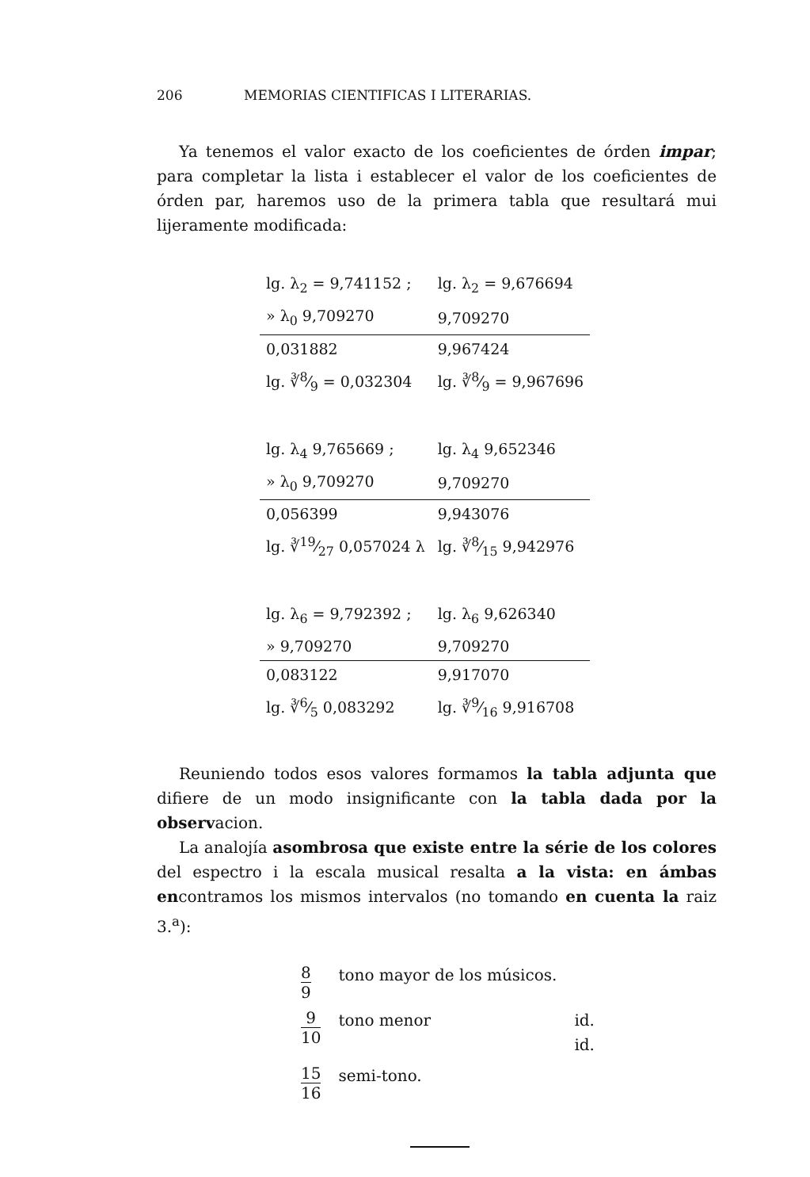206 MEMORIAS CIENTIFICAS I LITERARIAS.
Ya tenemos el valor exacto de los coeficientes de órden impar; para completar la lista i establecer el valor de los coeficientes de órden par, haremos uso de la primera tabla que resultará mui lijeramente modificada:
| lg. λ<sub>2</sub> = 9,741152 ; | lg. λ<sub>2</sub> = 9,676694 |
| » λ<sub>0</sub> 9,709270 | 9,709270 |
| 0,031882 | 9,967424 |
| lg. ∛8⁄9 = 0,032304 | lg. ∛8⁄9 = 9,967696 |
| lg. λ<sub>4</sub> 9,765669 ; | lg. λ<sub>4</sub> 9,652346 |
| » λ<sub>0</sub> 9,709270 | 9,709270 |
| 0,056399 | 9,943076 |
| lg. ∛19⁄27 0,057024 λ | lg. ∛8⁄15 9,942976 |
| lg. λ<sub>6</sub> = 9,792392 ; | lg. λ<sub>6</sub> 9,626340 |
| » 9,709270 | 9,709270 |
| 0,083122 | 9,917070 |
| lg. ∛6⁄5 0,083292 | lg. ∛9⁄16 9,916708 |
Reuniendo todos esos valores formamos la tabla adjunta que difiere de un modo insignificante con la tabla dada por la observacion.
La analojía asombrosa que existe entre la série de los colores del espectro i la escala musical resalta a la vista: en ámbas encontramos los mismos intervalos (no tomando en cuenta la raiz 3.<sup>a</sup>):
| 8 9 | tono mayor de los músicos. | |
| 9 10 | tono menor | id. id. |
| 15 16 | semi-tono. | |